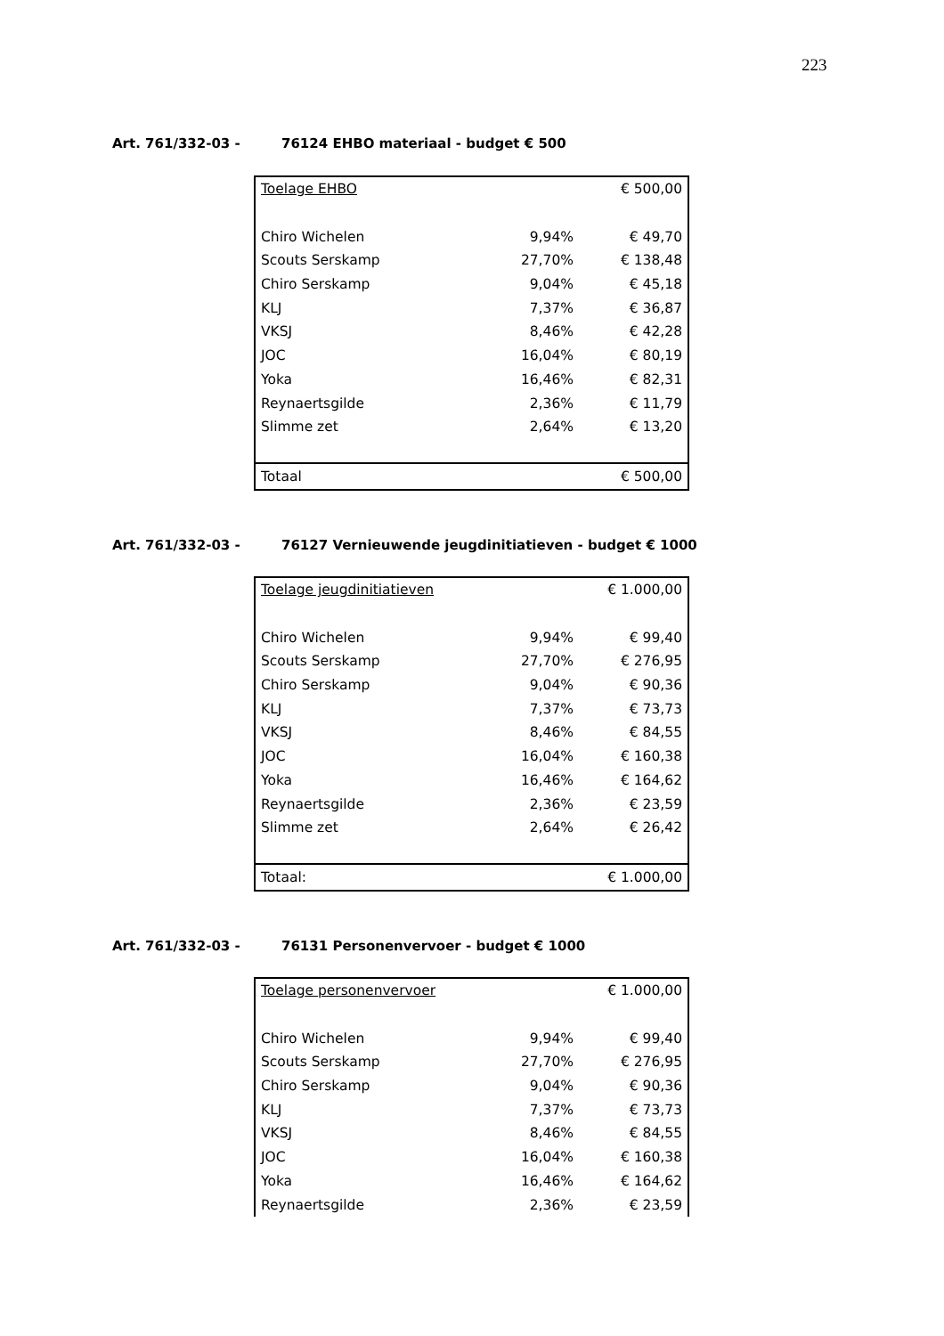223
Art. 761/332-03 - 76124 EHBO materiaal - budget € 500
| Toelage EHBO | | € 500,00 |
| Chiro Wichelen | 9,94% | € 49,70 |
| Scouts Serskamp | 27,70% | € 138,48 |
| Chiro Serskamp | 9,04% | € 45,18 |
| KLJ | 7,37% | € 36,87 |
| VKSJ | 8,46% | € 42,28 |
| JOC | 16,04% | € 80,19 |
| Yoka | 16,46% | € 82,31 |
| Reynaertsgilde | 2,36% | € 11,79 |
| Slimme zet | 2,64% | € 13,20 |
| Totaal | | € 500,00 |
Art. 761/332-03 - 76127 Vernieuwende jeugdinitiatieven - budget € 1000
| Toelage jeugdinitiatieven | | € 1.000,00 |
| Chiro Wichelen | 9,94% | € 99,40 |
| Scouts Serskamp | 27,70% | € 276,95 |
| Chiro Serskamp | 9,04% | € 90,36 |
| KLJ | 7,37% | € 73,73 |
| VKSJ | 8,46% | € 84,55 |
| JOC | 16,04% | € 160,38 |
| Yoka | 16,46% | € 164,62 |
| Reynaertsgilde | 2,36% | € 23,59 |
| Slimme zet | 2,64% | € 26,42 |
| Totaal: | | € 1.000,00 |
Art. 761/332-03 - 76131 Personenvervoer - budget € 1000
| Toelage personenvervoer | | € 1.000,00 |
| Chiro Wichelen | 9,94% | € 99,40 |
| Scouts Serskamp | 27,70% | € 276,95 |
| Chiro Serskamp | 9,04% | € 90,36 |
| KLJ | 7,37% | € 73,73 |
| VKSJ | 8,46% | € 84,55 |
| JOC | 16,04% | € 160,38 |
| Yoka | 16,46% | € 164,62 |
| Reynaertsgilde | 2,36% | € 23,59 |